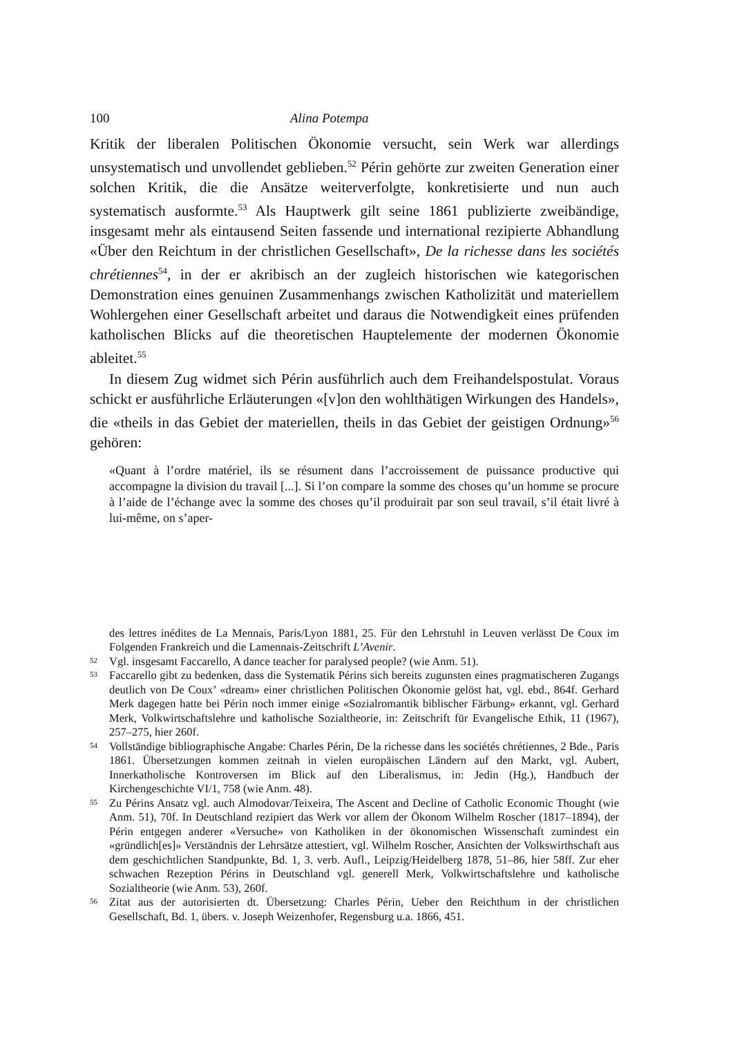100 Alina Potempa
Kritik der liberalen Politischen Ökonomie versucht, sein Werk war allerdings unsystematisch und unvollendet geblieben.<sup>52</sup> Périn gehörte zur zweiten Generation einer solchen Kritik, die die Ansätze weiterverfolgte, konkretisierte und nun auch systematisch ausformte.<sup>53</sup> Als Hauptwerk gilt seine 1861 publizierte zweibändige, insgesamt mehr als eintausend Seiten fassende und international rezipierte Abhandlung «Über den Reichtum in der christlichen Gesellschaft», De la richesse dans les sociétés chrétiennes<sup>54</sup>, in der er akribisch an der zugleich historischen wie kategorischen Demonstration eines genuinen Zusammenhangs zwischen Katholizität und materiellem Wohlergehen einer Gesellschaft arbeitet und daraus die Notwendigkeit eines prüfenden katholischen Blicks auf die theoretischen Hauptelemente der modernen Ökonomie ableitet.<sup>55</sup>
In diesem Zug widmet sich Périn ausführlich auch dem Freihandelspostulat. Voraus schickt er ausführliche Erläuterungen «[v]on den wohlthätigen Wirkungen des Handels», die «theils in das Gebiet der materiellen, theils in das Gebiet der geistigen Ordnung»<sup>56</sup> gehören:
«Quant à l’ordre matériel, ils se résument dans l’accroissement de puissance productive qui accompagne la division du travail [...]. Si l’on compare la somme des choses qu’un homme se procure à l’aide de l’échange avec la somme des choses qu’il produirait par son seul travail, s’il était livré à lui-même, on s’aper-
des lettres inédites de La Mennais, Paris/Lyon 1881, 25. Für den Lehrstuhl in Leuven verlässt De Coux im Folgenden Frankreich und die Lamennais-Zeitschrift L’Avenir.
52 Vgl. insgesamt Faccarello, A dance teacher for paralysed people? (wie Anm. 51).
53 Faccarello gibt zu bedenken, dass die Systematik Périns sich bereits zugunsten eines pragmatischeren Zugangs deutlich von De Coux’ «dream» einer christlichen Politischen Ökonomie gelöst hat, vgl. ebd., 864f. Gerhard Merk dagegen hatte bei Périn noch immer einige «Sozialromantik biblischer Färbung» erkannt, vgl. Gerhard Merk, Volkwirtschaftslehre und katholische Sozialtheorie, in: Zeitschrift für Evangelische Ethik, 11 (1967), 257–275, hier 260f.
54 Vollständige bibliographische Angabe: Charles Périn, De la richesse dans les sociétés chrétiennes, 2 Bde., Paris 1861. Übersetzungen kommen zeitnah in vielen europäischen Ländern auf den Markt, vgl. Aubert, Innerkatholische Kontroversen im Blick auf den Liberalismus, in: Jedin (Hg.), Handbuch der Kirchengeschichte VI/1, 758 (wie Anm. 48).
55 Zu Périns Ansatz vgl. auch Almodovar/Teixeira, The Ascent and Decline of Catholic Economic Thought (wie Anm. 51), 70f. In Deutschland rezipiert das Werk vor allem der Ökonom Wilhelm Roscher (1817–1894), der Périn entgegen anderer «Versuche» von Katholiken in der ökonomischen Wissenschaft zumindest ein «gründlich[es]» Verständnis der Lehrsätze attestiert, vgl. Wilhelm Roscher, Ansichten der Volkswirthschaft aus dem geschichtlichen Standpunkte, Bd. 1, 3. verb. Aufl., Leipzig/Heidelberg 1878, 51–86, hier 58ff. Zur eher schwachen Rezeption Périns in Deutschland vgl. generell Merk, Volkwirtschaftslehre und katholische Sozialtheorie (wie Anm. 53), 260f.
56 Zitat aus der autorisierten dt. Übersetzung: Charles Périn, Ueber den Reichthum in der christlichen Gesellschaft, Bd. 1, übers. v. Joseph Weizenhofer, Regensburg u.a. 1866, 451.